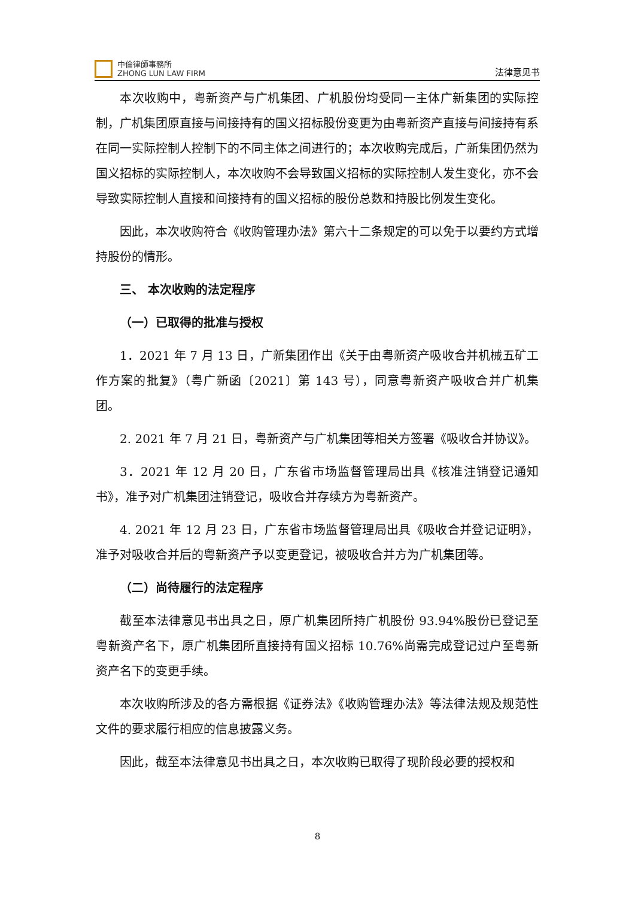中倫律師事務所
ZHONG LUN LAW FIRM
法律意见书
本次收购中，粤新资产与广机集团、广机股份均受同一主体广新集团的实际控制，广机集团原直接与间接持有的国义招标股份变更为由粤新资产直接与间接持有系在同一实际控制人控制下的不同主体之间进行的；本次收购完成后，广新集团仍然为国义招标的实际控制人，本次收购不会导致国义招标的实际控制人发生变化，亦不会导致实际控制人直接和间接持有的国义招标的股份总数和持股比例发生变化。
因此，本次收购符合《收购管理办法》第六十二条规定的可以免于以要约方式增持股份的情形。
三、 本次收购的法定程序
（一）已取得的批准与授权
1．2021 年 7 月 13 日，广新集团作出《关于由粤新资产吸收合并机械五矿工作方案的批复》（粤广新函〔2021〕第 143 号），同意粤新资产吸收合并广机集团。
2. 2021 年 7 月 21 日，粤新资产与广机集团等相关方签署《吸收合并协议》。
3．2021 年 12 月 20 日，广东省市场监督管理局出具《核准注销登记通知书》，准予对广机集团注销登记，吸收合并存续方为粤新资产。
4. 2021 年 12 月 23 日，广东省市场监督管理局出具《吸收合并登记证明》，准予对吸收合并后的粤新资产予以变更登记，被吸收合并方为广机集团等。
（二）尚待履行的法定程序
截至本法律意见书出具之日，原广机集团所持广机股份 93.94%股份已登记至粤新资产名下，原广机集团所直接持有国义招标 10.76%尚需完成登记过户至粤新资产名下的变更手续。
本次收购所涉及的各方需根据《证券法》《收购管理办法》等法律法规及规范性文件的要求履行相应的信息披露义务。
因此，截至本法律意见书出具之日，本次收购已取得了现阶段必要的授权和
8